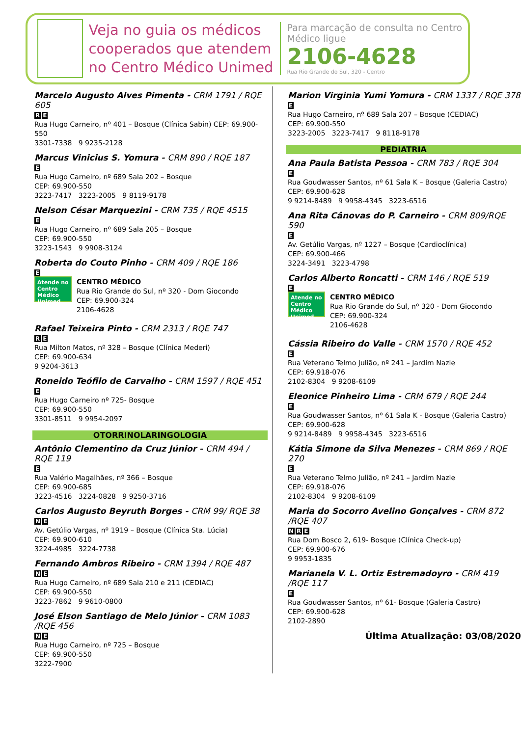Veja no guia os médicos cooperados que atendem no Centro Médico Unimed
Para marcação de consulta no Centro Médico ligue
2106-4628
Rua Rio Grande do Sul, 320 - Centro
Marcelo Augusto Alves Pimenta - CRM 1791 / RQE 605
R E
Rua Hugo Carneiro, nº 401 – Bosque (Clínica Sabin) CEP: 69.900-550
3301-7338 9 9235-2128
Marcus Vinicius S. Yomura - CRM 890 / RQE 187
E
Rua Hugo Carneiro, nº 689 Sala 202 – Bosque
CEP: 69.900-550
3223-7417 3223-2005 9 8119-9178
Nelson César Marquezini - CRM 735 / RQE 4515
E
Rua Hugo Carneiro, nº 689 Sala 205 – Bosque
CEP: 69.900-550
3223-1543 9 9908-3124
Roberta do Couto Pinho - CRM 409 / RQE 186
E
Atende no Centro Médico Unimed
CENTRO MÉDICO
Rua Rio Grande do Sul, nº 320 - Dom Giocondo
CEP: 69.900-324
2106-4628
Rafael Teixeira Pinto - CRM 2313 / RQE 747
R E
Rua Milton Matos, nº 328 – Bosque (Clínica Mederi)
CEP: 69.900-634
9 9204-3613
Roneido Teófilo de Carvalho - CRM 1597 / RQE 451
E
Rua Hugo Carneiro nº 725- Bosque
CEP: 69.900-550
3301-8511 9 9954-2097
OTORRINOLARINGOLOGIA
Antônio Clementino da Cruz Júnior - CRM 494 / RQE 119
E
Rua Valério Magalhães, nº 366 – Bosque
CEP: 69.900-685
3223-4516 3224-0828 9 9250-3716
Carlos Augusto Beyruth Borges - CRM 99/ RQE 38
N E
Av. Getúlio Vargas, nº 1919 – Bosque (Clínica Sta. Lúcia)
CEP: 69.900-610
3224-4985 3224-7738
Fernando Ambros Ribeiro - CRM 1394 / RQE 487
N E
Rua Hugo Carneiro, nº 689 Sala 210 e 211 (CEDIAC)
CEP: 69.900-550
3223-7862 9 9610-0800
José Elson Santiago de Melo Júnior - CRM 1083 /RQE 456
N E
Rua Hugo Carneiro, nº 725 – Bosque
CEP: 69.900-550
3222-7900
Marion Virginia Yumi Yomura - CRM 1337 / RQE 378
E
Rua Hugo Carneiro, nº 689 Sala 207 – Bosque (CEDIAC)
CEP: 69.900-550
3223-2005 3223-7417 9 8118-9178
PEDIATRIA
Ana Paula Batista Pessoa - CRM 783 / RQE 304
E
Rua Goudwasser Santos, nº 61 Sala K – Bosque (Galeria Castro) CEP: 69.900-628
9 9214-8489 9 9958-4345 3223-6516
Ana Rita Cânovas do P. Carneiro - CRM 809/RQE 590
E
Av. Getúlio Vargas, nº 1227 – Bosque (Cardioclínica)
CEP: 69.900-466
3224-3491 3223-4798
Carlos Alberto Roncatti - CRM 146 / RQE 519
E
Atende no Centro Médico Unimed
CENTRO MÉDICO
Rua Rio Grande do Sul, nº 320 - Dom Giocondo
CEP: 69.900-324
2106-4628
Cássia Ribeiro do Valle - CRM 1570 / RQE 452
E
Rua Veterano Telmo Julião, nº 241 – Jardim Nazle
CEP: 69.918-076
2102-8304 9 9208-6109
Eleonice Pinheiro Lima - CRM 679 / RQE 244
E
Rua Goudwasser Santos, nº 61 Sala K - Bosque (Galeria Castro)
CEP: 69.900-628
9 9214-8489 9 9958-4345 3223-6516
Kátia Simone da Silva Menezes - CRM 869 / RQE 270
E
Rua Veterano Telmo Julião, nº 241 – Jardim Nazle
CEP: 69.918-076
2102-8304 9 9208-6109
Maria do Socorro Avelino Gonçalves - CRM 872 /RQE 407
N R E
Rua Dom Bosco 2, 619- Bosque (Clínica Check-up)
CEP: 69.900-676
9 9953-1835
Marianela V. L. Ortiz Estremadoyro - CRM 419 /RQE 117
E
Rua Goudwasser Santos, nº 61- Bosque (Galeria Castro)
CEP: 69.900-628
2102-2890
Última Atualização: 03/08/2020